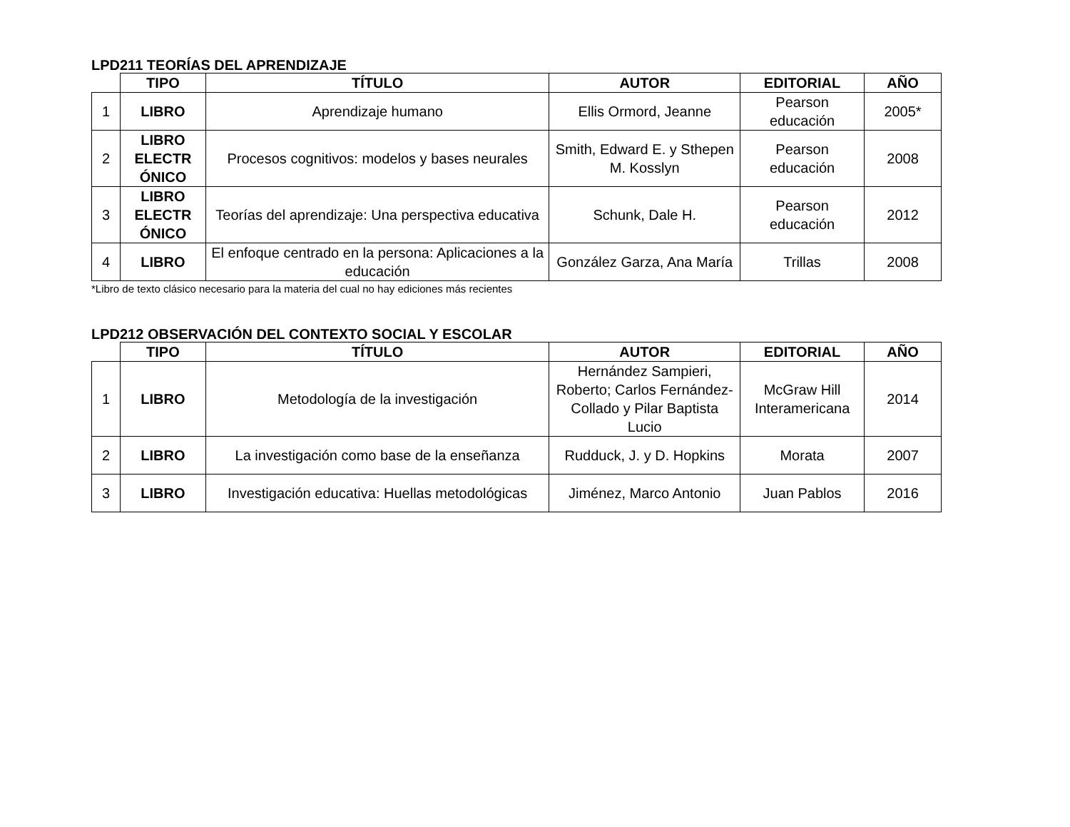LPD211 TEORÍAS DEL APRENDIZAJE
| | TIPO | TÍTULO | AUTOR | EDITORIAL | AÑO |
| --- | --- | --- | --- | --- | --- |
| 1 | LIBRO | Aprendizaje humano | Ellis Ormord, Jeanne | Pearson educación | 2005* |
| 2 | LIBRO ELECTR ÓNICO | Procesos cognitivos: modelos y bases neurales | Smith, Edward E. y Sthepen M. Kosslyn | Pearson educación | 2008 |
| 3 | LIBRO ELECTR ÓNICO | Teorías del aprendizaje: Una perspectiva educativa | Schunk, Dale H. | Pearson educación | 2012 |
| 4 | LIBRO | El enfoque centrado en la persona: Aplicaciones a la educación | González Garza, Ana María | Trillas | 2008 |
*Libro de texto clásico necesario para la materia del cual no hay ediciones más recientes
LPD212 OBSERVACIÓN DEL CONTEXTO SOCIAL Y ESCOLAR
| | TIPO | TÍTULO | AUTOR | EDITORIAL | AÑO |
| --- | --- | --- | --- | --- | --- |
| 1 | LIBRO | Metodología de la investigación | Hernández Sampieri, Roberto; Carlos Fernández-Collado y Pilar Baptista Lucio | McGraw Hill Interamericana | 2014 |
| 2 | LIBRO | La investigación como base de la enseñanza | Rudduck, J. y D. Hopkins | Morata | 2007 |
| 3 | LIBRO | Investigación educativa: Huellas metodológicas | Jiménez, Marco Antonio | Juan Pablos | 2016 |